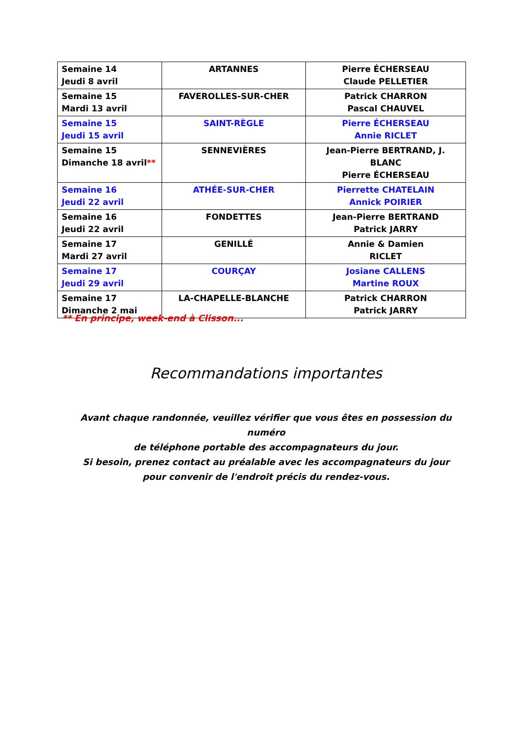| Semaine 14 Jeudi 8 avril | ARTANNES | Pierre ÉCHERSEAU Claude PELLETIER |
| Semaine 15 Mardi 13 avril | FAVEROLLES-SUR-CHER | Patrick CHARRON Pascal CHAUVEL |
| Semaine 15 Jeudi 15 avril | SAINT-RÈGLE | Pierre ÉCHERSEAU Annie RICLET |
| Semaine 15 Dimanche 18 avril ** | SENNEVIÈRES | Jean-Pierre BERTRAND, J. BLANC Pierre ÉCHERSEAU |
| Semaine 16 Jeudi 22 avril | ATHÉE-SUR-CHER | Pierrette CHATELAIN Annick POIRIER |
| Semaine 16 Jeudi 22 avril | FONDETTES | Jean-Pierre BERTRAND Patrick JARRY |
| Semaine 17 Mardi 27 avril | GENILLÉ | Annie & Damien RICLET |
| Semaine 17 Jeudi 29 avril | COURÇAY | Josiane CALLENS Martine ROUX |
| Semaine 17 Dimanche 2 mai | LA-CHAPELLE-BLANCHE | Patrick CHARRON Patrick JARRY |
** En principe, week-end à Clisson...
Recommandations importantes
Avant chaque randonnée, veuillez vérifier que vous êtes en possession du numéro
de téléphone portable des accompagnateurs du jour.
Si besoin, prenez contact au préalable avec les accompagnateurs du jour
pour convenir de l'endroit précis du rendez-vous.